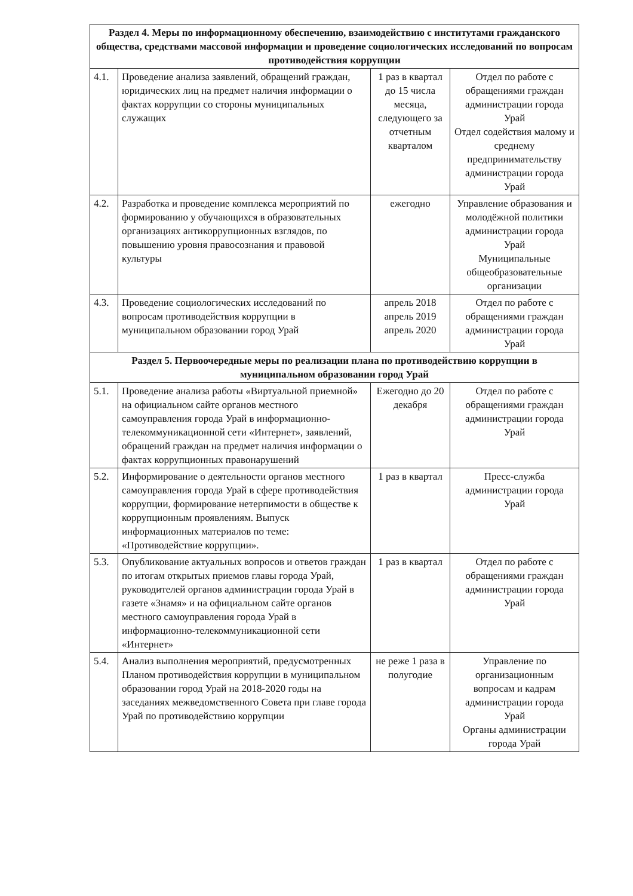| Раздел 4. Меры по информационному обеспечению, взаимодействию с институтами гражданского общества, средствами массовой информации и проведение социологических исследований по вопросам противодействия коррупции | | | |
| --- | --- | --- | --- |
| 4.1. | Проведение анализа заявлений, обращений граждан, юридических лиц на предмет наличия информации о фактах коррупции со стороны муниципальных служащих | 1 раз в квартал до 15 числа месяца, следующего за отчетным кварталом | Отдел по работе с обращениями граждан администрации города Урай Отдел содействия малому и среднему предпринимательству администрации города Урай |
| 4.2. | Разработка и проведение комплекса мероприятий по формированию у обучающихся в образовательных организациях антикоррупционных взглядов, по повышению уровня правосознания и правовой культуры | ежегодно | Управление образования и молодёжной политики администрации города Урай Муниципальные общеобразовательные организации |
| 4.3. | Проведение социологических исследований по вопросам противодействия коррупции в муниципальном образовании город Урай | апрель 2018 апрель 2019 апрель 2020 | Отдел по работе с обращениями граждан администрации города Урай |
| Раздел 5. Первоочередные меры по реализации плана по противодействию коррупции в муниципальном образовании город Урай | | | |
| 5.1. | Проведение анализа работы «Виртуальной приемной» на официальном сайте органов местного самоуправления города Урай в информационно-телекоммуникационной сети «Интернет», заявлений, обращений граждан на предмет наличия информации о фактах коррупционных правонарушений | Ежегодно до 20 декабря | Отдел по работе с обращениями граждан администрации города Урай |
| 5.2. | Информирование о деятельности органов местного самоуправления города Урай в сфере противодействия коррупции, формирование нетерпимости в обществе к коррупционным проявлениям. Выпуск информационных материалов по теме: «Противодействие коррупции». | 1 раз в квартал | Пресс-служба администрации города Урай |
| 5.3. | Опубликование актуальных вопросов и ответов граждан по итогам открытых приемов главы города Урай, руководителей органов администрации города Урай в газете «Знамя» и на официальном сайте органов местного самоуправления города Урай в информационно-телекоммуникационной сети «Интернет» | 1 раз в квартал | Отдел по работе с обращениями граждан администрации города Урай |
| 5.4. | Анализ выполнения мероприятий, предусмотренных Планом противодействия коррупции в муниципальном образовании город Урай на 2018-2020 годы на заседаниях межведомственного Совета при главе города Урай по противодействию коррупции | не реже 1 раза в полугодие | Управление по организационным вопросам и кадрам администрации города Урай Органы администрации города Урай |